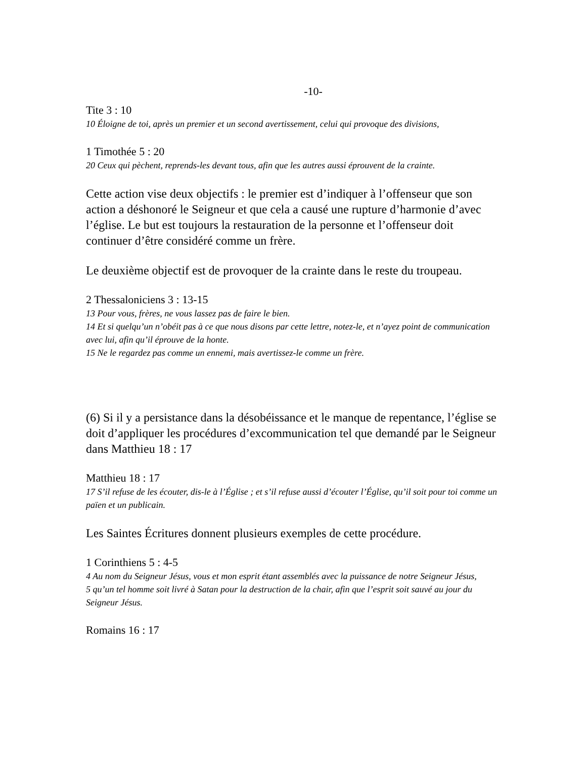-10-
Tite 3 : 10
10 Éloigne de toi, après un premier et un second avertissement, celui qui provoque des divisions,
1 Timothée 5 : 20
20 Ceux qui pèchent, reprends-les devant tous, afin que les autres aussi éprouvent de la crainte.
Cette action vise deux objectifs : le premier est d’indiquer à l’offenseur que son action a déshonoré le Seigneur et que cela a causé une rupture d’harmonie d’avec l’église. Le but est toujours la restauration de la personne et l’offenseur doit continuer d’être considéré comme un frère.
Le deuxième objectif est de provoquer de la crainte dans le reste du troupeau.
2 Thessaloniciens 3 : 13-15
13 Pour vous, frères, ne vous lassez pas de faire le bien.
14 Et si quelqu’un n’obéit pas à ce que nous disons par cette lettre, notez-le, et n’ayez point de communication avec lui, afin qu’il éprouve de la honte.
15 Ne le regardez pas comme un ennemi, mais avertissez-le comme un frère.
(6) Si il y a persistance dans la désobéissance et le manque de repentance, l’église se doit d’appliquer les procédures d’excommunication tel que demandé par le Seigneur dans Matthieu 18 : 17
Matthieu 18 : 17
17 S’il refuse de les écouter, dis-le à l’Église ; et s’il refuse aussi d’écouter l’Église, qu’il soit pour toi comme un païen et un publicain.
Les Saintes Écritures donnent plusieurs exemples de cette procédure.
1 Corinthiens 5 : 4-5
4 Au nom du Seigneur Jésus, vous et mon esprit étant assemblés avec la puissance de notre Seigneur Jésus,
5 qu’un tel homme soit livré à Satan pour la destruction de la chair, afin que l’esprit soit sauvé au jour du Seigneur Jésus.
Romains 16 : 17